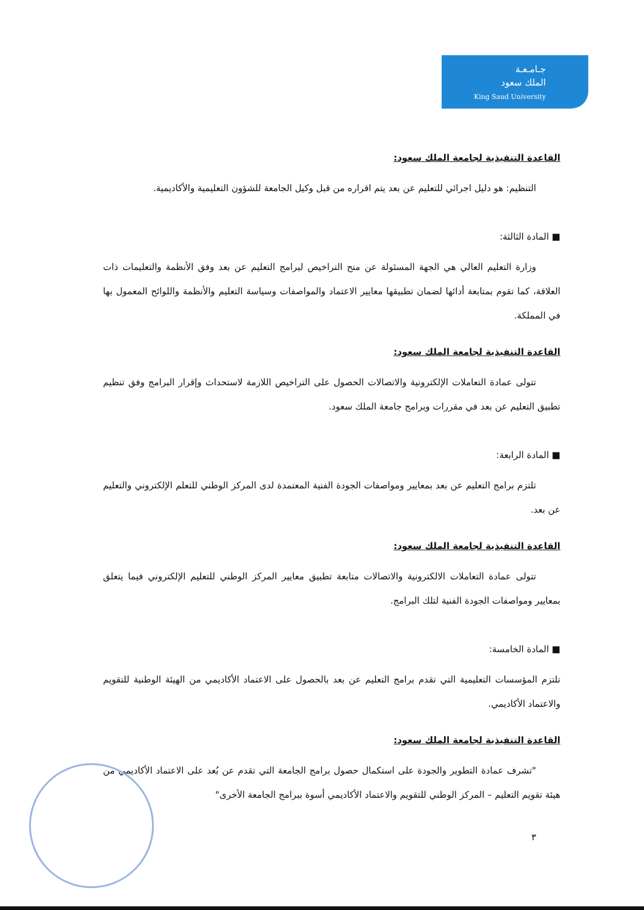جـامـعـة
الملك سعود
King Saud University
القاعدة التنفيذية لجامعة الملك سعود:
التنظيم: هو دليل اجرائي للتعليم عن بعد يتم اقراره من قبل وكيل الجامعة للشؤون التعليمية والأكاديمية.
■ المادة الثالثة:
وزارة التعليم العالي هي الجهة المسئولة عن منح التراخيص لبرامج التعليم عن بعد وفق الأنظمة والتعليمات ذات العلاقة، كما تقوم بمتابعة أدائها لضمان تطبيقها معايير الاعتماد والمواصفات وسياسة التعليم والأنظمة واللوائح المعمول بها في المملكة.
القاعدة التنفيذية لجامعة الملك سعود:
تتولى عمادة التعاملات الإلكترونية والاتصالات الحصول على التراخيص اللازمة لاستحداث وإقرار البرامج وفق تنظيم تطبيق التعليم عن بعد في مقررات وبرامج جامعة الملك سعود.
■ المادة الرابعة:
تلتزم برامج التعليم عن بعد بمعايير ومواصفات الجودة الفنية المعتمدة لدى المركز الوطني للتعلم الإلكتروني والتعليم عن بعد.
القاعدة التنفيذية لجامعة الملك سعود:
تتولى عمادة التعاملات الالكترونية والاتصالات متابعة تطبيق معايير المركز الوطني للتعليم الإلكتروني فيما يتعلق بمعايير ومواصفات الجودة الفنية لتلك البرامج.
■ المادة الخامسة:
تلتزم المؤسسات التعليمية التي تقدم برامج التعليم عن بعد بالحصول على الاعتماد الأكاديمي من الهيئة الوطنية للتقويم والاعتماد الأكاديمي.
القاعدة التنفيذية لجامعة الملك سعود:
"تشرف عمادة التطوير والجودة على استكمال حصول برامج الجامعة التي تقدم عن بُعد على الاعتماد الأكاديمي من هيئة تقويم التعليم – المركز الوطني للتقويم والاعتماد الأكاديمي أسوة ببرامج الجامعة الأخرى"
٣